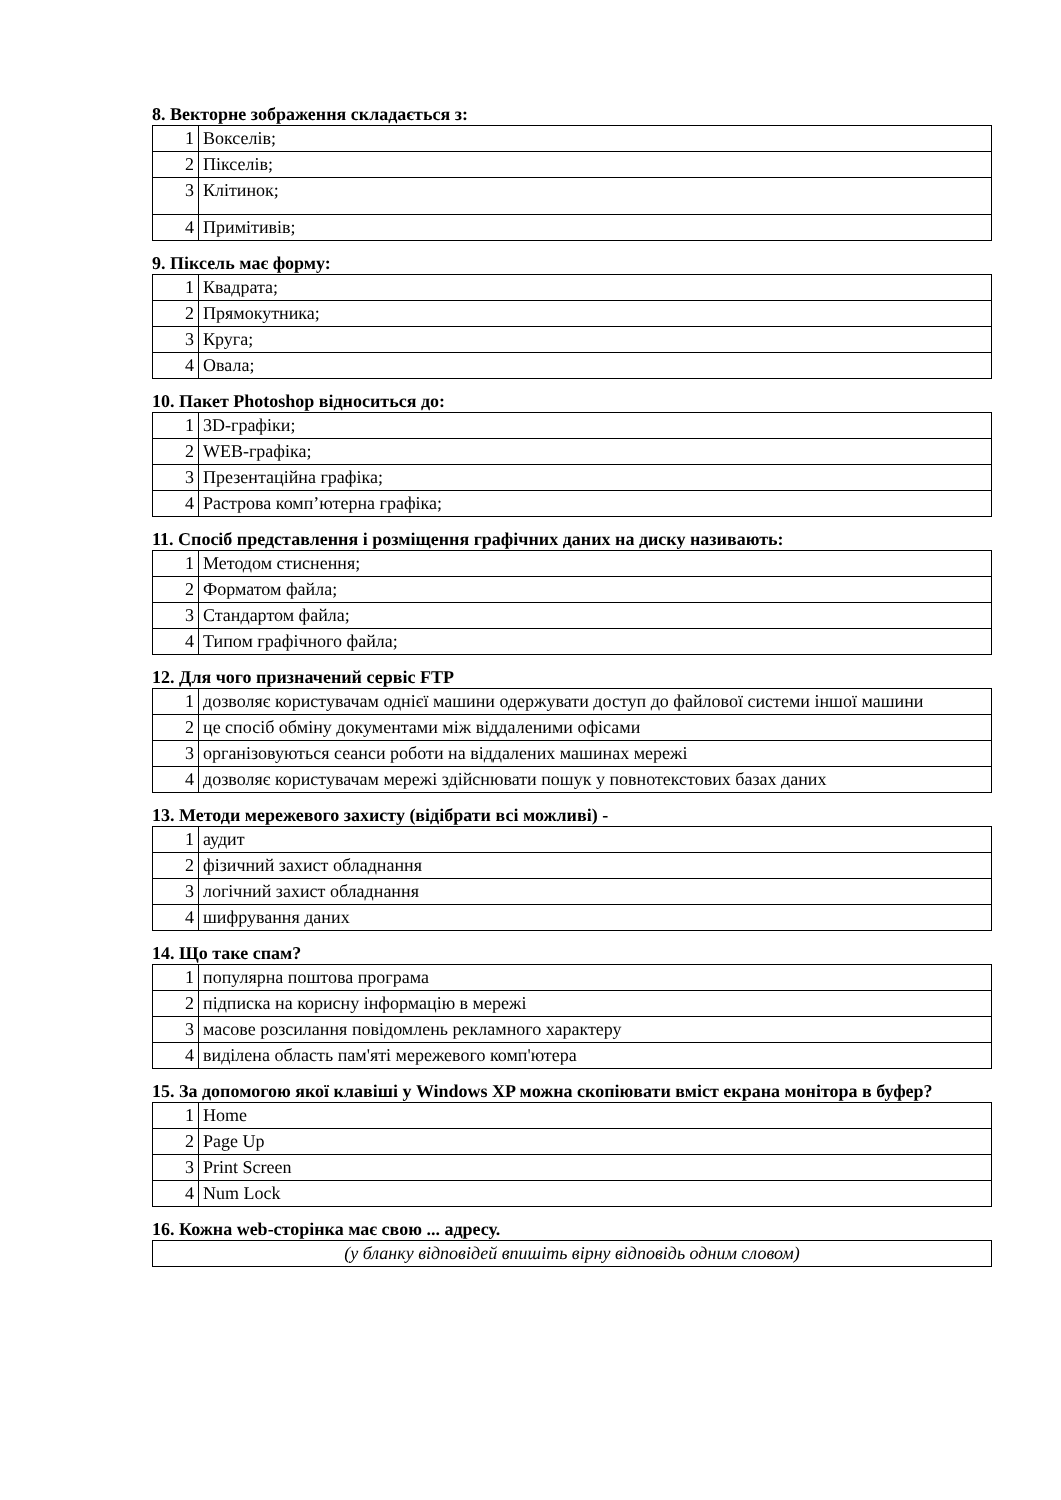8. Векторне зображення складається з:
| 1 | Вокселів; |
| 2 | Пікселів; |
| 3 | Клітинок; |
| 4 | Примітивів; |
9. Піксель має форму:
| 1 | Квадрата; |
| 2 | Прямокутника; |
| 3 | Круга; |
| 4 | Овала; |
10. Пакет Photoshop відноситься до:
| 1 | 3D-графіки; |
| 2 | WEB-графіка; |
| 3 | Презентаційна графіка; |
| 4 | Растрова комп’ютерна графіка; |
11. Спосіб представлення і розміщення графічних даних на диску називають:
| 1 | Методом стиснення; |
| 2 | Форматом файла; |
| 3 | Стандартом файла; |
| 4 | Типом графічного файла; |
12. Для чого призначений сервіс FTP
| 1 | дозволяє користувачам однієї машини одержувати доступ до файлової системи іншої машини |
| 2 | це спосіб обміну документами між віддаленими офісами |
| 3 | організовуються сеанси роботи на віддалених машинах мережі |
| 4 | дозволяє користувачам мережі здійснювати пошук у повнотекстових базах даних |
13. Методи мережевого захисту (відібрати всі можливі) -
| 1 | аудит |
| 2 | фізичний захист обладнання |
| 3 | логічний захист обладнання |
| 4 | шифрування даних |
14. Що таке спам?
| 1 | популярна поштова програма |
| 2 | підписка на корисну інформацію в мережі |
| 3 | масове розсилання повідомлень рекламного характеру |
| 4 | виділена область пам'яті мережевого комп'ютера |
15. За допомогою якої клавіші у Windows XP можна скопіювати вміст екрана монітора в буфер?
| 1 | Home |
| 2 | Page Up |
| 3 | Print Screen |
| 4 | Num Lock |
16. Кожна web-сторінка має свою ... адресу.
| (у бланку відповідей впишіть вірну відповідь одним словом) |